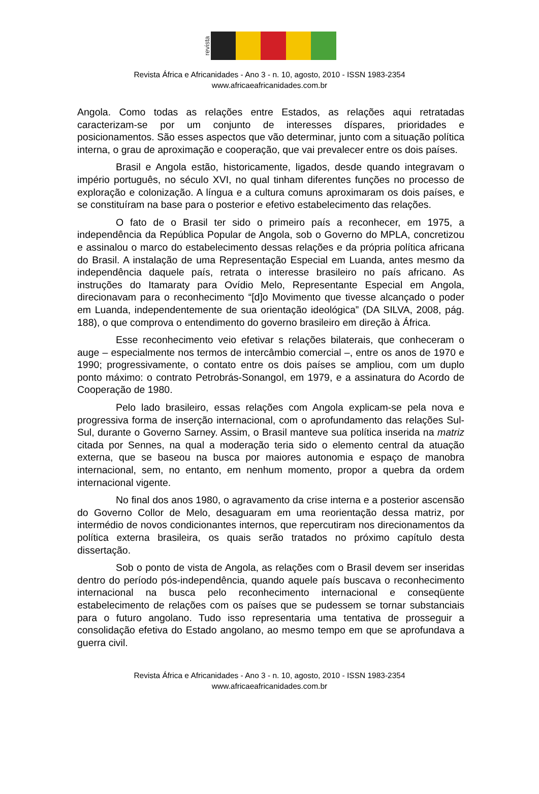revista
Revista África e Africanidades - Ano 3 - n. 10, agosto, 2010 - ISSN 1983-2354
www.africaeafricanidades.com.br
Angola. Como todas as relações entre Estados, as relações aqui retratadas caracterizam-se por um conjunto de interesses díspares, prioridades e posicionamentos. São esses aspectos que vão determinar, junto com a situação política interna, o grau de aproximação e cooperação, que vai prevalecer entre os dois países.
Brasil e Angola estão, historicamente, ligados, desde quando integravam o império português, no século XVI, no qual tinham diferentes funções no processo de exploração e colonização. A língua e a cultura comuns aproximaram os dois países, e se constituíram na base para o posterior e efetivo estabelecimento das relações.
O fato de o Brasil ter sido o primeiro país a reconhecer, em 1975, a independência da República Popular de Angola, sob o Governo do MPLA, concretizou e assinalou o marco do estabelecimento dessas relações e da própria política africana do Brasil. A instalação de uma Representação Especial em Luanda, antes mesmo da independência daquele país, retrata o interesse brasileiro no país africano. As instruções do Itamaraty para Ovídio Melo, Representante Especial em Angola, direcionavam para o reconhecimento “[d]o Movimento que tivesse alcançado o poder em Luanda, independentemente de sua orientação ideológica” (DA SILVA, 2008, pág. 188), o que comprova o entendimento do governo brasileiro em direção à África.
Esse reconhecimento veio efetivar s relações bilaterais, que conheceram o auge – especialmente nos termos de intercâmbio comercial –, entre os anos de 1970 e 1990; progressivamente, o contato entre os dois países se ampliou, com um duplo ponto máximo: o contrato Petrobrás-Sonangol, em 1979, e a assinatura do Acordo de Cooperação de 1980.
Pelo lado brasileiro, essas relações com Angola explicam-se pela nova e progressiva forma de inserção internacional, com o aprofundamento das relações Sul-Sul, durante o Governo Sarney. Assim, o Brasil manteve sua política inserida na matriz citada por Sennes, na qual a moderação teria sido o elemento central da atuação externa, que se baseou na busca por maiores autonomia e espaço de manobra internacional, sem, no entanto, em nenhum momento, propor a quebra da ordem internacional vigente.
No final dos anos 1980, o agravamento da crise interna e a posterior ascensão do Governo Collor de Melo, desaguaram em uma reorientação dessa matriz, por intermédio de novos condicionantes internos, que repercutiram nos direcionamentos da política externa brasileira, os quais serão tratados no próximo capítulo desta dissertação.
Sob o ponto de vista de Angola, as relações com o Brasil devem ser inseridas dentro do período pós-independência, quando aquele país buscava o reconhecimento internacional na busca pelo reconhecimento internacional e conseqüente estabelecimento de relações com os países que se pudessem se tornar substanciais para o futuro angolano. Tudo isso representaria uma tentativa de prosseguir a consolidação efetiva do Estado angolano, ao mesmo tempo em que se aprofundava a guerra civil.
Revista África e Africanidades - Ano 3 - n. 10, agosto, 2010 - ISSN 1983-2354
www.africaeafricanidades.com.br